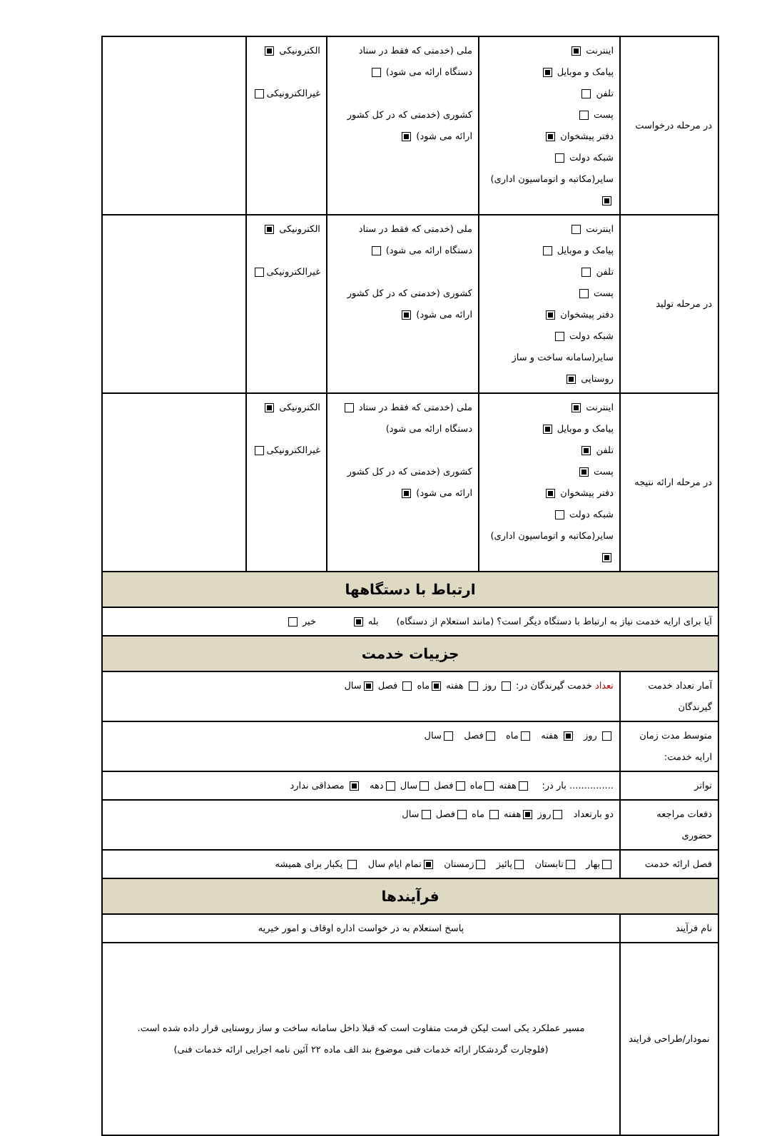| در مرحله درخواست | اینترنت پیامک و موبایل تلفن پست دفتر پیشخوان شبکه دولت سایر(مکاتبه و اتوماسیون اداری) | ملی (خدمتی که فقط در ستاد دستگاه ارائه می شود) کشوری (خدمتی که در کل کشور ارائه می شود) | الکترونیکی غیرالکترونیکی | |
| در مرحله تولید | اینترنت پیامک و موبایل تلفن پست دفتر پیشخوان شبکه دولت سایر(سامانه ساخت و ساز روستایی | ملی (خدمتی که فقط در ستاد دستگاه ارائه می شود) کشوری (خدمتی که در کل کشور ارائه می شود) | الکترونیکی غیرالکترونیکی | |
| در مرحله ارائه نتیجه | اینترنت پیامک و موبایل تلفن پست دفتر پیشخوان شبکه دولت سایر(مکاتبه و اتوماسیون اداری) | ملی (خدمتی که فقط در ستاد دستگاه ارائه می شود) کشوری (خدمتی که در کل کشور ارائه می شود) | الکترونیکی غیرالکترونیکی | |
| ارتباط با دستگاهها | | | | |
| آیا برای ارایه خدمت نیاز به ارتباط با دستگاه دیگر است؟ (مانند استعلام از دستگاه) بله خیر | | | | |
| جزییات خدمت | | | | |
| آمار تعداد خدمت گیرندگان | تعداد خدمت گیرندگان در: روز هفته ماه فصل سال | | | |
| متوسط مدت زمان ارایه خدمت: | روز هفته ماه فصل سال | | | |
| تواتر | ............... بار در: هفته ماه فصل سال دهه مصداقی ندارد | | | |
| دفعات مراجعه حضوری | دو بارتعداد روز هفته ماه فصل سال | | | |
| فصل ارائه خدمت | بهار تابستان پائیز زمستان تمام ایام سال یکبار برای همیشه | | | |
| فرآیندها | | | | |
| نام فرآیند | پاسخ استعلام به در خواست اداره اوقاف و امور خیریه | | | |
| نمودار/طراحی فرایند | مسیر عملکرد یکی است لیکن فرمت متفاوت است که قبلا داخل سامانه ساخت و ساز روستایی قرار داده شده است. (فلوچارت گردشکار ارائه خدمات فنی موضوع بند الف ماده ۲۲ آئین نامه اجرایی ارائه خدمات فنی) | | | |